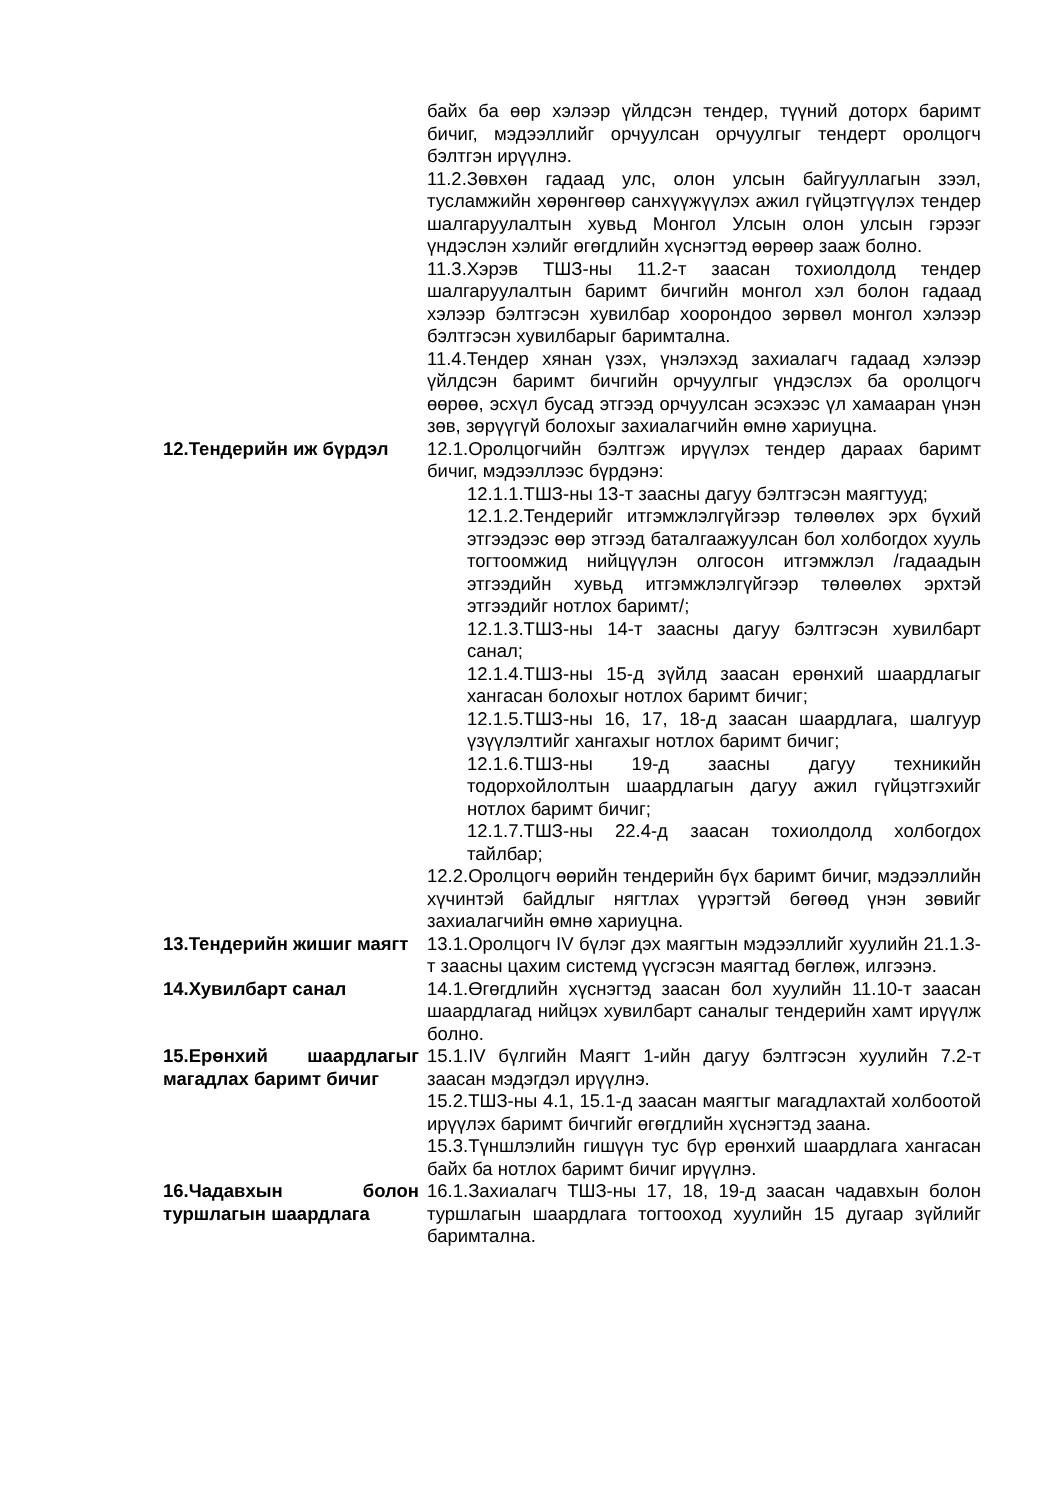байх ба өөр хэлээр үйлдсэн тендер, түүний доторх баримт бичиг, мэдээллийг орчуулсан орчуулгыг тендерт оролцогч бэлтгэн ирүүлнэ.
11.2.Зөвхөн гадаад улс, олон улсын байгууллагын зээл, тусламжийн хөрөнгөөр санхүүжүүлэх ажил гүйцэтгүүлэх тендер шалгаруулалтын хувьд Монгол Улсын олон улсын гэрээг үндэслэн хэлийг өгөгдлийн хүснэгтэд өөрөөр зааж болно.
11.3.Хэрэв ТШЗ-ны 11.2-т заасан тохиолдолд тендер шалгаруулалтын баримт бичгийн монгол хэл болон гадаад хэлээр бэлтгэсэн хувилбар хоорондоо зөрвөл монгол хэлээр бэлтгэсэн хувилбарыг баримтална.
11.4.Тендер хянан үзэх, үнэлэхэд захиалагч гадаад хэлээр үйлдсэн баримт бичгийн орчуулгыг үндэслэх ба оролцогч өөрөө, эсхүл бусад этгээд орчуулсан эсэхээс үл хамааран үнэн зөв, зөрүүгүй болохыг захиалагчийн өмнө хариуцна.
12.Тендерийн иж бүрдэл 12.1.Оролцогчийн бэлтгэж ирүүлэх тендер дараах баримт бичиг, мэдээллээс бүрдэнэ:
12.1.1.ТШЗ-ны 13-т заасны дагуу бэлтгэсэн маягтууд;
12.1.2.Тендерийг итгэмжлэлгүйгээр төлөөлөх эрх бүхий этгээдээс өөр этгээд баталгаажуулсан бол холбогдох хууль тогтоомжид нийцүүлэн олгосон итгэмжлэл /гадаадын этгээдийн хувьд итгэмжлэлгүйгээр төлөөлөх эрхтэй этгээдийг нотлох баримт/;
12.1.3.ТШЗ-ны 14-т заасны дагуу бэлтгэсэн хувилбарт санал;
12.1.4.ТШЗ-ны 15-д зүйлд заасан ерөнхий шаардлагыг хангасан болохыг нотлох баримт бичиг;
12.1.5.ТШЗ-ны 16, 17, 18-д заасан шаардлага, шалгуур үзүүлэлтийг хангахыг нотлох баримт бичиг;
12.1.6.ТШЗ-ны 19-д заасны дагуу техникийн тодорхойлолтын шаардлагын дагуу ажил гүйцэтгэхийг нотлох баримт бичиг;
12.1.7.ТШЗ-ны 22.4-д заасан тохиолдолд холбогдох тайлбар;
12.2.Оролцогч өөрийн тендерийн бүх баримт бичиг, мэдээллийн хүчинтэй байдлыг нягтлах үүрэгтэй бөгөөд үнэн зөвийг захиалагчийн өмнө хариуцна.
13.Тендерийн жишиг маягт
13.1.Оролцогч IV бүлэг дэх маягтын мэдээллийг хуулийн 21.1.3-т заасны цахим системд үүсгэсэн маягтад бөглөж, илгээнэ.
14.Хувилбарт санал 14.1.Өгөгдлийн хүснэгтэд заасан бол хуулийн 11.10-т заасан шаардлагад нийцэх хувилбарт саналыг тендерийн хамт ирүүлж болно.
15.Ерөнхий шаардлагыг магадлах баримт бичиг
15.1.IV бүлгийн Маягт 1-ийн дагуу бэлтгэсэн хуулийн 7.2-т заасан мэдэгдэл ирүүлнэ.
15.2.ТШЗ-ны 4.1, 15.1-д заасан маягтыг магадлахтай холбоотой ирүүлэх баримт бичгийг өгөгдлийн хүснэгтэд заана.
15.3.Түншлэлийн гишүүн тус бүр ерөнхий шаардлага хангасан байх ба нотлох баримт бичиг ирүүлнэ.
16.Чадавхын болон туршлагын шаардлага
16.1.Захиалагч ТШЗ-ны 17, 18, 19-д заасан чадавхын болон туршлагын шаардлага тогтооход хуулийн 15 дугаар зүйлийг баримтална.